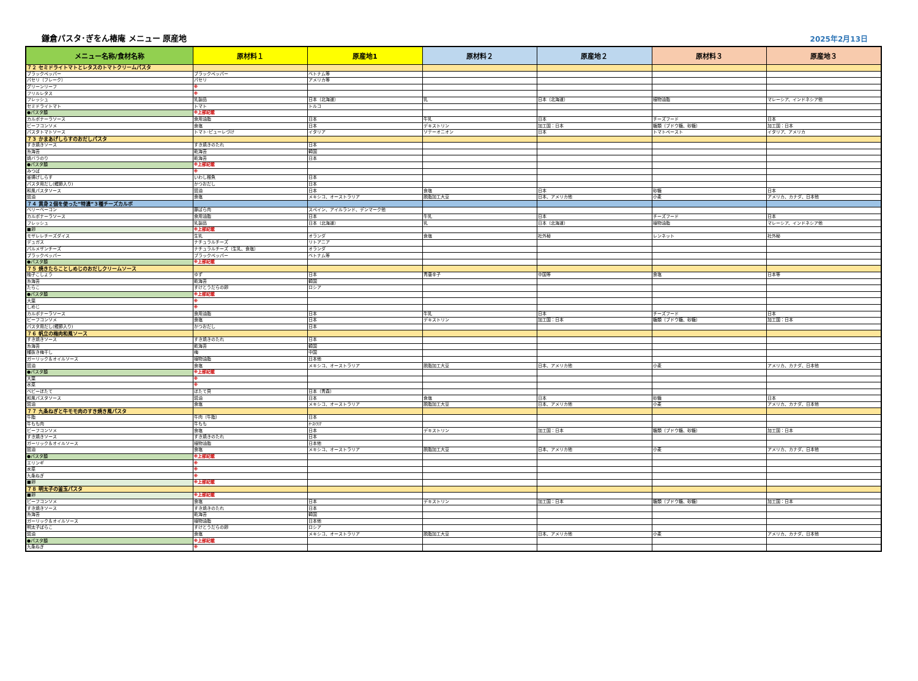鎌倉パスタ･ぎをん椿庵 メニュー 原産地
2025年2月13日
| メニュー名称/食材名称 | 原材料１ | 原産地1 | 原材料２ | 原産地２ | 原材料３ | 原産地３ |
| --- | --- | --- | --- | --- | --- | --- |
| ７２ セミドライトマトとレタスのトマトクリームパスタ | | | | | | |
| ブラックペッパー | ブラックペッパー | ベトナム等 | | | | |
| パセリ（フレーク） | パセリ | アメリカ等 | | | | |
| グリーンリーフ | ※ | | | | | |
| フリルレタス | ※ | | | | | |
| フレッシュ | 乳製品 | 日本（北海道） | 乳 | 日本（北海道） | 植物油脂 | マレーシア、インドネシア他 |
| セミドライトマト | トマト | トルコ | | | | |
| ●パスタ麺 | ※上部記載 | | | | | |
| カルボナーラソース | 食用油脂 | 日本 | 牛乳 | 日本 | チーズフード | 日本 |
| ビーフコンソメ | 食塩 | 日本 | デキストリン | 加工国：日本 | 糖類（ブドウ糖、砂糖） | 加工国：日本 |
| パスタトマトソース | トマト･ピューレづけ | イタリア | ソテーオニオン | 日本 | トマトペースト | イタリア、アメリカ |
| ７３ かまあげしらすのおだしパスタ | | | | | | |
| すき焼きソース | すき焼きのたれ | 日本 | | | | |
| 糸海苔 | 乾海苔 | 韓国 | | | | |
| 焼バラのり | 乾海苔 | 日本 | | | | |
| ●パスタ麺 | ※上部記載 | | | | | |
| みつば | ※ | | | | | |
| 釜揚げしらす | いわし稚魚 | 日本 | | | | |
| パスタ用だし(鰹節入り) | かつおだし | 日本 | | | | |
| 和風パスタソース | 醤油 | 日本 | 食塩 | 日本 | 砂糖 | 日本 |
| 醤油 | 食塩 | メキシコ、オーストラリア | 脱脂加工大豆 | 日本、アメリカ他 | 小麦 | アメリカ、カナダ、日本他 |
| ７４ 黄身２個を使った”特濃”３種チーズカルボ | | | | | | |
| ベリーベーコン | 豚ばら肉 | スペイン、アイルランド、デンマーク他 | | | | |
| カルボナーラソース | 食用油脂 | 日本 | 牛乳 | 日本 | チーズフード | 日本 |
| フレッシュ | 乳製品 | 日本（北海道） | 乳 | 日本（北海道） | 植物油脂 | マレーシア、インドネシア他 |
| ■卵 | ※上部記載 | | | | | |
| モザレレチーズダイス | 生乳 | オランダ | 食塩 | 社外秘 | レンネット | 社外秘 |
| デュガス | ナチュラルチーズ | リトアニア | | | | |
| パルメザンチーズ | ナチュラルチーズ（生乳、食塩） | オランダ | | | | |
| ブラックペッパー | ブラックペッパー | ベトナム等 | | | | |
| ●パスタ麺 | ※上部記載 | | | | | |
| ７５ 焼きたらことしめじのおだしクリームソース | | | | | | |
| 柚子こしょう | ゆず | 日本 | 青唐辛子 | 中国等 | 食塩 | 日本等 |
| 糸海苔 | 乾海苔 | 韓国 | | | | |
| たらこ | すけとうだらの卵 | ロシア | | | | |
| ●パスタ麺 | ※上部記載 | | | | | |
| 大葉 | ※ | | | | | |
| しめじ | ※ | | | | | |
| カルボナーラソース | 食用油脂 | 日本 | 牛乳 | 日本 | チーズフード | 日本 |
| ビーフコンソメ | 食塩 | 日本 | デキストリン | 加工国：日本 | 糖類（ブドウ糖、砂糖） | 加工国：日本 |
| パスタ用だし(鰹節入り) | かつおだし | 日本 | | | | |
| ７６ 帆立の梅肉和風ソース | | | | | | |
| すき焼きソース | すき焼きのたれ | 日本 | | | | |
| 糸海苔 | 乾海苔 | 韓国 | | | | |
| 種抜き梅干し | 梅 | 中国 | | | | |
| ガーリック＆オイルソース | 植物油脂 | 日本他 | | | | |
| 醤油 | 食塩 | メキシコ、オーストラリア | 脱脂加工大豆 | 日本、アメリカ他 | 小麦 | アメリカ、カナダ、日本他 |
| ●パスタ麺 | ※上部記載 | | | | | |
| 大葉 | ※ | | | | | |
| 水菜 | ※ | | | | | |
| ベビーほたて | ほたて貝 | 日本（青森） | | | | |
| 和風パスタソース | 醤油 | 日本 | 食塩 | 日本 | 砂糖 | 日本 |
| 醤油 | 食塩 | メキシコ、オーストラリア | 脱脂加工大豆 | 日本、アメリカ他 | 小麦 | アメリカ、カナダ、日本他 |
| ７７ 九条ねぎと牛モモ肉のすき焼き風パスタ | | | | | | |
| 牛脂 | 牛肉（牛脂） | 日本 | | | | |
| 牛もも肉 | 牛もも | ｵｰｽﾄﾗﾘｱ | | | | |
| ビーフコンソメ | 食塩 | 日本 | デキストリン | 加工国：日本 | 糖類（ブドウ糖、砂糖） | 加工国：日本 |
| すき焼きソース | すき焼きのたれ | 日本 | | | | |
| ガーリック＆オイルソース | 植物油脂 | 日本他 | | | | |
| 醤油 | 食塩 | メキシコ、オーストラリア | 脱脂加工大豆 | 日本、アメリカ他 | 小麦 | アメリカ、カナダ、日本他 |
| ●パスタ麺 | ※上部記載 | | | | | |
| エリンギ | ※ | | | | | |
| 水菜 | ※ | | | | | |
| 九条ねぎ | ※ | | | | | |
| ■卵 | ※上部記載 | | | | | |
| ７８ 明太子の釜玉パスタ | | | | | | |
| ■卵 | ※上部記載 | | | | | |
| ビーフコンソメ | 食塩 | 日本 | デキストリン | 加工国：日本 | 糖類（ブドウ糖、砂糖） | 加工国：日本 |
| すき焼きソース | すき焼きのたれ | 日本 | | | | |
| 糸海苔 | 乾海苔 | 韓国 | | | | |
| ガーリック＆オイルソース | 植物油脂 | 日本他 | | | | |
| 明太子ばらこ | すけとうだらの卵 | ロシア | | | | |
| 醤油 | 食塩 | メキシコ、オーストラリア | 脱脂加工大豆 | 日本、アメリカ他 | 小麦 | アメリカ、カナダ、日本他 |
| ●パスタ麺 | ※上部記載 | | | | | |
| 九条ねぎ | ※ | | | | | |